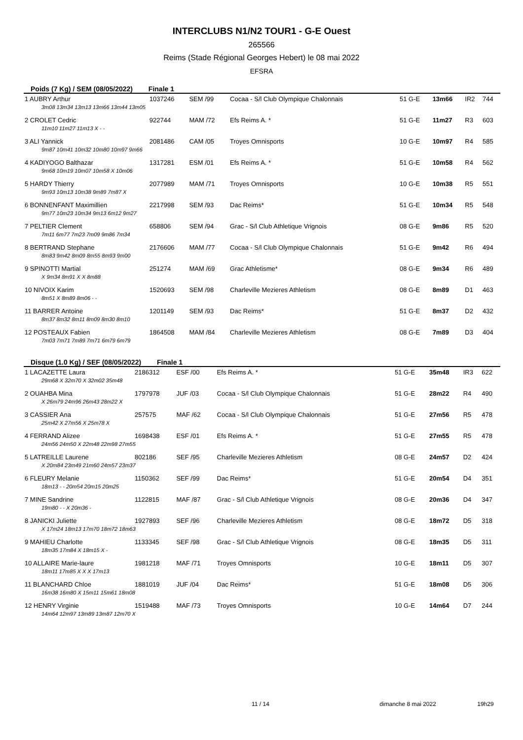INTERCLUBS N1/N2 TOUR1 - G-E Ouest
265566
Reims (Stade Régional Georges Hebert) le 08 mai 2022
EFSRA
Poids (7 Kg) / SEM (08/05/2022) Finale 1
| 1 AUBRY Arthur | 1037246 | SEM /99 | Cocaa - S/l Club Olympique Chalonnais | 51 G-E | 13m66 | IR2 | 744 |
| 3m08 13m34 13m13 13m66 13m44 13m05 | | | | | | | |
| 2 CROLET Cedric | 922744 | MAM /72 | Efs Reims A. * | 51 G-E | 11m27 | R3 | 603 |
| 11m10 11m27 11m13 X - - | | | | | | | |
| 3 ALI Yannick | 2081486 | CAM /05 | Troyes Omnisports | 10 G-E | 10m97 | R4 | 585 |
| 9m87 10m41 10m32 10m80 10m97 9m66 | | | | | | | |
| 4 KADIYOGO Balthazar | 1317281 | ESM /01 | Efs Reims A. * | 51 G-E | 10m58 | R4 | 562 |
| 9m68 10m19 10m07 10m58 X 10m06 | | | | | | | |
| 5 HARDY Thierry | 2077989 | MAM /71 | Troyes Omnisports | 10 G-E | 10m38 | R5 | 551 |
| 9m93 10m13 10m38 9m89 7m87 X | | | | | | | |
| 6 BONNENFANT Maximillien | 2217998 | SEM /93 | Dac Reims* | 51 G-E | 10m34 | R5 | 548 |
| 9m77 10m23 10m34 9m13 6m12 9m27 | | | | | | | |
| 7 PELTIER Clement | 658806 | SEM /94 | Grac - S/l Club Athletique Vrignois | 08 G-E | 9m86 | R5 | 520 |
| 7m11 6m77 7m23 7m09 9m86 7m34 | | | | | | | |
| 8 BERTRAND Stephane | 2176606 | MAM /77 | Cocaa - S/l Club Olympique Chalonnais | 51 G-E | 9m42 | R6 | 494 |
| 8m83 9m42 8m09 8m55 8m93 9m00 | | | | | | | |
| 9 SPINOTTI Martial | 251274 | MAM /69 | Grac Athletisme* | 08 G-E | 9m34 | R6 | 489 |
| X 9m34 8m91 X X 8m88 | | | | | | | |
| 10 NIVOIX Karim | 1520693 | SEM /98 | Charleville Mezieres Athletism | 08 G-E | 8m89 | D1 | 463 |
| 8m51 X 8m89 8m06 - - | | | | | | | |
| 11 BARRER Antoine | 1201149 | SEM /93 | Dac Reims* | 51 G-E | 8m37 | D2 | 432 |
| 8m37 8m32 8m11 8m09 8m30 8m10 | | | | | | | |
| 12 POSTEAUX Fabien | 1864508 | MAM /84 | Charleville Mezieres Athletism | 08 G-E | 7m89 | D3 | 404 |
| 7m03 7m71 7m89 7m71 6m79 6m79 | | | | | | | |
Disque (1.0 Kg) / SEF (08/05/2022) Finale 1
| 1 LACAZETTE Laura | 2186312 | ESF /00 | Efs Reims A. * | 51 G-E | 35m48 | IR3 | 622 |
| 29m68 X 32m70 X 32m02 35m48 | | | | | | | |
| 2 OUAHBA Mina | 1797978 | JUF /03 | Cocaa - S/l Club Olympique Chalonnais | 51 G-E | 28m22 | R4 | 490 |
| X 26m79 24m96 26m43 28m22 X | | | | | | | |
| 3 CASSIER Ana | 257575 | MAF /62 | Cocaa - S/l Club Olympique Chalonnais | 51 G-E | 27m56 | R5 | 478 |
| 25m42 X 27m56 X 25m78 X | | | | | | | |
| 4 FERRAND Alizee | 1698438 | ESF /01 | Efs Reims A. * | 51 G-E | 27m55 | R5 | 478 |
| 24m56 24m50 X 22m48 22m98 27m55 | | | | | | | |
| 5 LATREILLE Laurene | 802186 | SEF /95 | Charleville Mezieres Athletism | 08 G-E | 24m57 | D2 | 424 |
| X 20m84 23m49 21m60 24m57 23m37 | | | | | | | |
| 6 FLEURY Melanie | 1150362 | SEF /99 | Dac Reims* | 51 G-E | 20m54 | D4 | 351 |
| 18m13 - - 20m54 20m15 20m25 | | | | | | | |
| 7 MINE Sandrine | 1122815 | MAF /87 | Grac - S/l Club Athletique Vrignois | 08 G-E | 20m36 | D4 | 347 |
| 19m80 - - X 20m36 - | | | | | | | |
| 8 JANICKI Juliette | 1927893 | SEF /96 | Charleville Mezieres Athletism | 08 G-E | 18m72 | D5 | 318 |
| X 17m24 18m13 17m70 18m72 18m63 | | | | | | | |
| 9 MAHIEU Charlotte | 1133345 | SEF /98 | Grac - S/l Club Athletique Vrignois | 08 G-E | 18m35 | D5 | 311 |
| 18m35 17m84 X 18m15 X - | | | | | | | |
| 10 ALLAIRE Marie-laure | 1981218 | MAF /71 | Troyes Omnisports | 10 G-E | 18m11 | D5 | 307 |
| 18m11 17m85 X X X 17m13 | | | | | | | |
| 11 BLANCHARD Chloe | 1881019 | JUF /04 | Dac Reims* | 51 G-E | 18m08 | D5 | 306 |
| 16m38 16m80 X 15m11 15m61 18m08 | | | | | | | |
| 12 HENRY Virginie | 1519488 | MAF /73 | Troyes Omnisports | 10 G-E | 14m64 | D7 | 244 |
| 14m64 12m97 13m89 13m87 12m70 X | | | | | | | |
11 / 14 dimanche 8 mai 2022 19h29